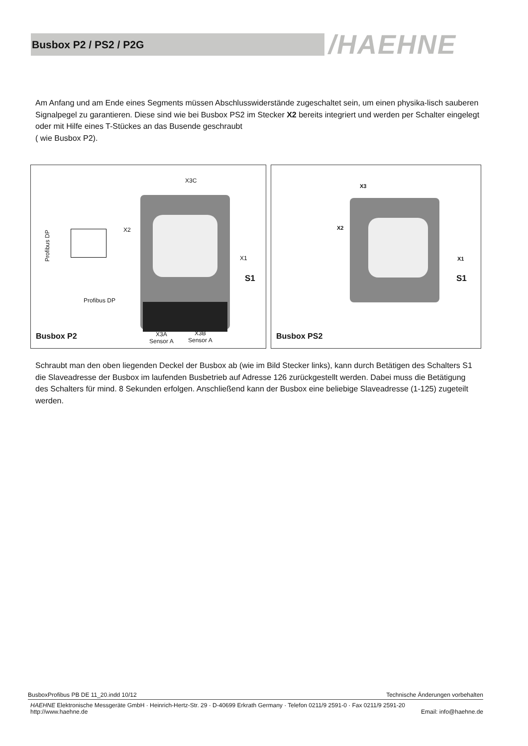Busbox P2 / PS2 / P2G /HAEHNE
Am Anfang und am Ende eines Segments müssen Abschlusswiderstände zugeschaltet sein, um einen physika-lisch sauberen Signalpegel zu garantieren. Diese sind wie bei Busbox PS2 im Stecker X2 bereits integriert und werden per Schalter eingelegt oder mit Hilfe eines T-Stückes an das Busende geschraubt
( wie Busbox P2).
X3C
X2
X1
Profibus DP
S1
Profibus DP
Busbox P2
X3A
Sensor A
X3B
Sensor A
X3
X2
X1
S1
Busbox PS2
Schraubt man den oben liegenden Deckel der Busbox ab (wie im Bild Stecker links), kann durch Betätigen des Schalters S1 die Slaveadresse der Busbox im laufenden Busbetrieb auf Adresse 126 zurückgestellt werden. Dabei muss die Betätigung des Schalters für mind. 8 Sekunden erfolgen. Anschließend kann der Busbox eine beliebige Slaveadresse (1-125) zugeteilt werden.
BusboxProfibus PB DE 11_20.indd 10/12 Technische Änderungen vorbehalten
HAEHNE Elektronische Messgeräte GmbH · Heinrich-Hertz-Str. 29 · D-40699 Erkrath Germany · Telefon 0211/9 2591-0 · Fax 0211/9 2591-20
http://www.haehne.de Email: info@haehne.de